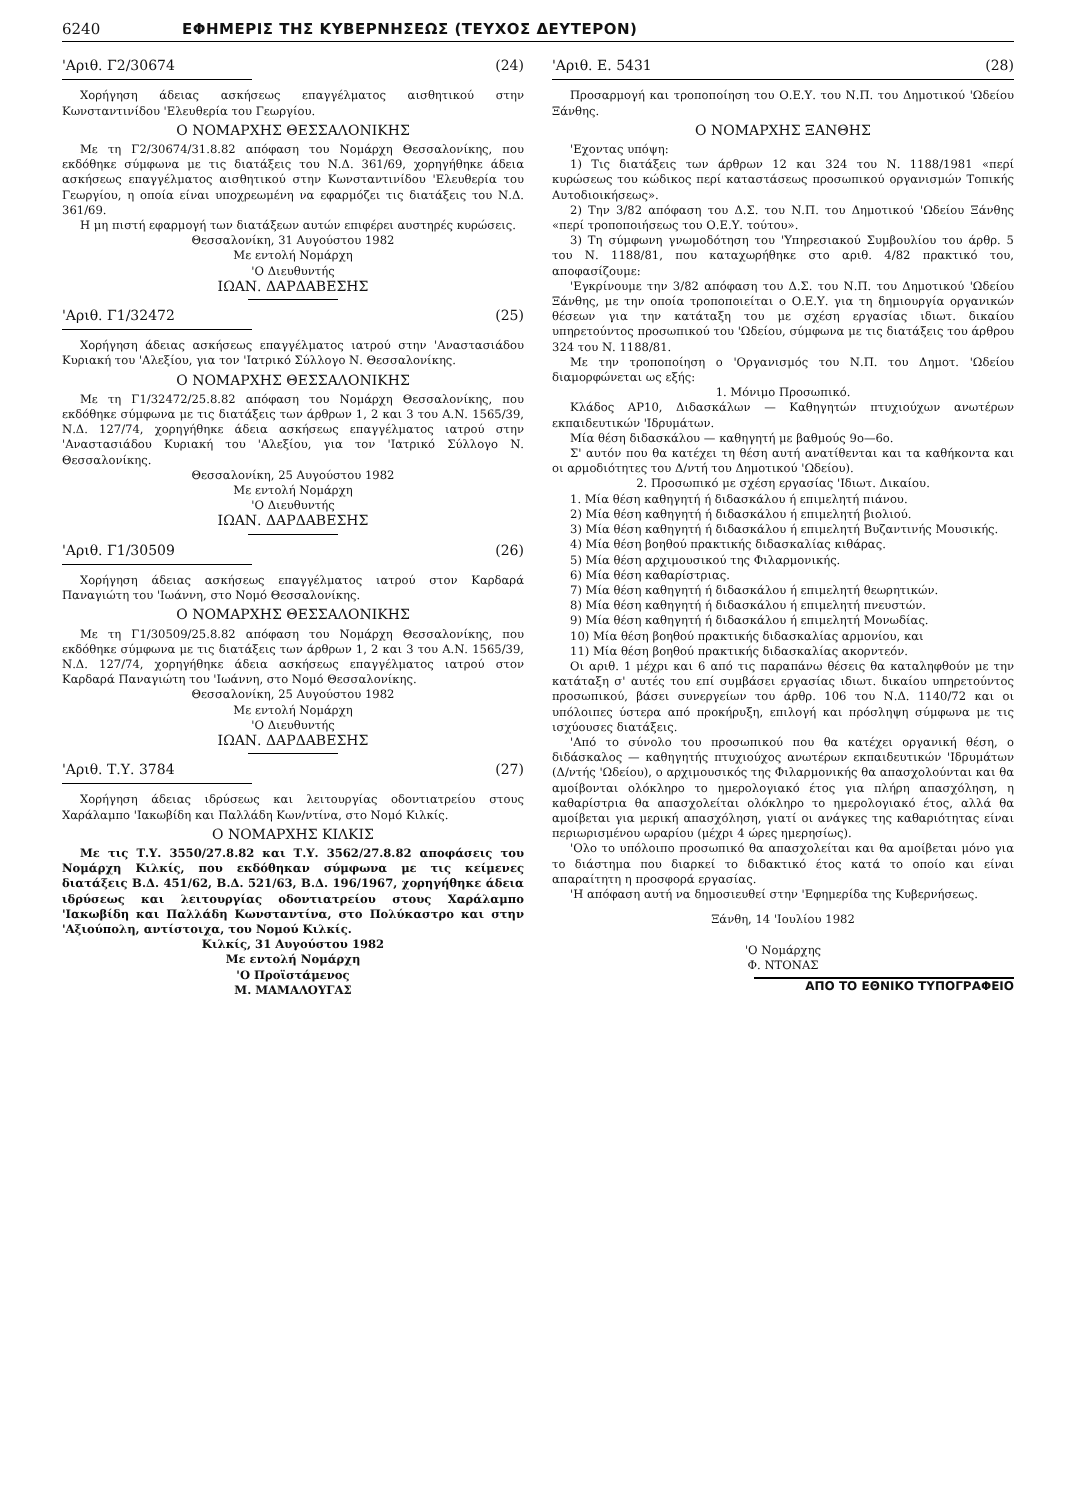6240 ΕΦΗΜΕΡΙΣ ΤΗΣ ΚΥΒΕΡΝΗΣΕΩΣ (ΤΕΥΧΟΣ ΔΕΥΤΕΡΟΝ)
'Αριθ. Γ2/30674 (24)
Χορήγηση άδειας ασκήσεως επαγγέλματος αισθητικού στην Κωνσταντινίδου 'Ελευθερία του Γεωργίου.
Ο ΝΟΜΑΡΧΗΣ ΘΕΣΣΑΛΟΝΙΚΗΣ
Με τη Γ2/30674/31.8.82 απόφαση του Νομάρχη Θεσσαλονίκης, που εκδόθηκε σύμφωνα με τις διατάξεις του Ν.Δ. 361/69, χορηγήθηκε άδεια ασκήσεως επαγγέλματος αισθητικού στην Κωνσταντινίδου 'Ελευθερία του Γεωργίου, η οποία είναι υποχρεωμένη να εφαρμόζει τις διατάξεις του Ν.Δ. 361/69.
Η μη πιστή εφαρμογή των διατάξεων αυτών επιφέρει αυστηρές κυρώσεις.
Θεσσαλονίκη, 31 Αυγούστου 1982
Με εντολή Νομάρχη
'Ο Διευθυντής
ΙΩΑΝ. ΔΑΡΔΑΒΕΣΗΣ
'Αριθ. Γ1/32472 (25)
Χορήγηση άδειας ασκήσεως επαγγέλματος ιατρού στην 'Αναστασιάδου Κυριακή του 'Αλεξίου, για τον 'Ιατρικό Σύλλογο Ν. Θεσσαλονίκης.
Ο ΝΟΜΑΡΧΗΣ ΘΕΣΣΑΛΟΝΙΚΗΣ
Με τη Γ1/32472/25.8.82 απόφαση του Νομάρχη Θεσσαλονίκης, που εκδόθηκε σύμφωνα με τις διατάξεις των άρθρων 1, 2 και 3 του Α.Ν. 1565/39, Ν.Δ. 127/74, χορηγήθηκε άδεια ασκήσεως επαγγέλματος ιατρού στην 'Αναστασιάδου Κυριακή του 'Αλεξίου, για τον 'Ιατρικό Σύλλογο Ν. Θεσσαλονίκης.
Θεσσαλονίκη, 25 Αυγούστου 1982
Με εντολή Νομάρχη
'Ο Διευθυντής
ΙΩΑΝ. ΔΑΡΔΑΒΕΣΗΣ
'Αριθ. Γ1/30509 (26)
Χορήγηση άδειας ασκήσεως επαγγέλματος ιατρού στον Καρδαρά Παναγιώτη του 'Ιωάννη, στο Νομό Θεσσαλονίκης.
Ο ΝΟΜΑΡΧΗΣ ΘΕΣΣΑΛΟΝΙΚΗΣ
Με τη Γ1/30509/25.8.82 απόφαση του Νομάρχη Θεσσαλονίκης, που εκδόθηκε σύμφωνα με τις διατάξεις των άρθρων 1, 2 και 3 του Α.Ν. 1565/39, Ν.Δ. 127/74, χορηγήθηκε άδεια ασκήσεως επαγγέλματος ιατρού στον Καρδαρά Παναγιώτη του 'Ιωάννη, στο Νομό Θεσσαλονίκης.
Θεσσαλονίκη, 25 Αυγούστου 1982
Με εντολή Νομάρχη
'Ο Διευθυντής
ΙΩΑΝ. ΔΑΡΔΑΒΕΣΗΣ
'Αριθ. Τ.Υ. 3784 (27)
Χορήγηση άδειας ιδρύσεως και λειτουργίας οδοντιατρείου στους Χαράλαμπο 'Ιακωβίδη και Παλλάδη Κων/ντίνα, στο Νομό Κιλκίς.
Ο ΝΟΜΑΡΧΗΣ ΚΙΛΚΙΣ
Με τις Τ.Υ. 3550/27.8.82 και Τ.Υ. 3562/27.8.82 αποφάσεις του Νομάρχη Κιλκίς, που εκδόθηκαν σύμφωνα με τις κείμενες διατάξεις Β.Δ. 451/62, Β.Δ. 521/63, Β.Δ. 196/1967, χορηγήθηκε άδεια ιδρύσεως και λειτουργίας οδοντιατρείου στους Χαράλαμπο 'Ιακωβίδη και Παλλάδη Κωνσταντίνα, στο Πολύκαστρο και στην 'Αξιούπολη, αντίστοιχα, του Νομού Κιλκίς.
Κιλκίς, 31 Αυγούστου 1982
Με εντολή Νομάρχη
'Ο Προϊστάμενος
Μ. ΜΑΜΑΛΟΥΓΑΣ
'Αριθ. Ε. 5431 (28)
Προσαρμογή και τροποποίηση του Ο.Ε.Υ. του Ν.Π. του Δημοτικού 'Ωδείου Ξάνθης.
Ο ΝΟΜΑΡΧΗΣ ΞΑΝΘΗΣ
'Εχοντας υπόψη:
1) Τις διατάξεις των άρθρων 12 και 324 του Ν. 1188/1981 «περί κυρώσεως του κώδικος περί καταστάσεως προσωπικού οργανισμών Τοπικής Αυτοδιοικήσεως».
2) Την 3/82 απόφαση του Δ.Σ. του Ν.Π. του Δημοτικού 'Ωδείου Ξάνθης «περί τροποποιήσεως του Ο.Ε.Υ. τούτου».
3) Τη σύμφωνη γνωμοδότηση του 'Υπηρεσιακού Συμβουλίου του άρθρ. 5 του Ν. 1188/81, που καταχωρήθηκε στο αριθ. 4/82 πρακτικό του, αποφασίζουμε:
'Εγκρίνουμε την 3/82 απόφαση του Δ.Σ. του Ν.Π. του Δημοτικού 'Ωδείου Ξάνθης, με την οποία τροποποιείται ο Ο.Ε.Υ. για τη δημιουργία οργανικών θέσεων για την κατάταξη του με σχέση εργασίας ιδιωτ. δικαίου υπηρετούντος προσωπικού του 'Ωδείου, σύμφωνα με τις διατάξεις του άρθρου 324 του Ν. 1188/81.
Με την τροποποίηση ο 'Οργανισμός του Ν.Π. του Δημοτ. 'Ωδείου διαμορφώνεται ως εξής:
1. Μόνιμο Προσωπικό.
Κλάδος ΑΡ10, Διδασκάλων — Καθηγητών πτυχιούχων ανωτέρων εκπαιδευτικών 'Ιδρυμάτων.
Μία θέση διδασκάλου — καθηγητή με βαθμούς 9ο—6ο.
Σ' αυτόν που θα κατέχει τη θέση αυτή ανατίθενται και τα καθήκοντα και οι αρμοδιότητες του Δ/ντή του Δημοτικού 'Ωδείου).
2. Προσωπικό με σχέση εργασίας 'Ιδιωτ. Δικαίου.
1. Μία θέση καθηγητή ή διδασκάλου ή επιμελητή πιάνου.
2) Μία θέση καθηγητή ή διδασκάλου ή επιμελητή βιολιού.
3) Μία θέση καθηγητή ή διδασκάλου ή επιμελητή Βυζαντινής Μουσικής.
4) Μία θέση βοηθού πρακτικής διδασκαλίας κιθάρας.
5) Μία θέση αρχιμουσικού της Φιλαρμονικής.
6) Μία θέση καθαρίστριας.
7) Μία θέση καθηγητή ή διδασκάλου ή επιμελητή θεωρητικών.
8) Μία θέση καθηγητή ή διδασκάλου ή επιμελητή πνευστών.
9) Μία θέση καθηγητή ή διδασκάλου ή επιμελητή Μονωδίας.
10) Μία θέση βοηθού πρακτικής διδασκαλίας αρμονίου, και
11) Μία θέση βοηθού πρακτικής διδασκαλίας ακορντεόν.
Οι αριθ. 1 μέχρι και 6 από τις παραπάνω θέσεις θα καταληφθούν με την κατάταξη σ' αυτές του επί συμβάσει εργασίας ιδιωτ. δικαίου υπηρετούντος προσωπικού, βάσει συνεργείων του άρθρ. 106 του Ν.Δ. 1140/72 και οι υπόλοιπες ύστερα από προκήρυξη, επιλογή και πρόσληψη σύμφωνα με τις ισχύουσες διατάξεις.
'Από το σύνολο του προσωπικού που θα κατέχει οργανική θέση, ο διδάσκαλος — καθηγητής πτυχιούχος ανωτέρων εκπαιδευτικών 'Ιδρυμάτων (Δ/ντής 'Ωδείου), ο αρχιμουσικός της Φιλαρμονικής θα απασχολούνται και θα αμοίβονται ολόκληρο το ημερολογιακό έτος για πλήρη απασχόληση, η καθαρίστρια θα απασχολείται ολόκληρο το ημερολογιακό έτος, αλλά θα αμοίβεται για μερική απασχόληση, γιατί οι ανάγκες της καθαριότητας είναι περιωρισμένου ωραρίου (μέχρι 4 ώρες ημερησίως).
'Ολο το υπόλοιπο προσωπικό θα απασχολείται και θα αμοίβεται μόνο για το διάστημα που διαρκεί το διδακτικό έτος κατά το οποίο και είναι απαραίτητη η προσφορά εργασίας.
'Η απόφαση αυτή να δημοσιευθεί στην 'Εφημερίδα της Κυβερνήσεως.
Ξάνθη, 14 'Ιουλίου 1982
'Ο Νομάρχης
Φ. ΝΤΟΝΑΣ
ΑΠΟ ΤΟ ΕΘΝΙΚΟ ΤΥΠΟΓΡΑΦΕΙΟ